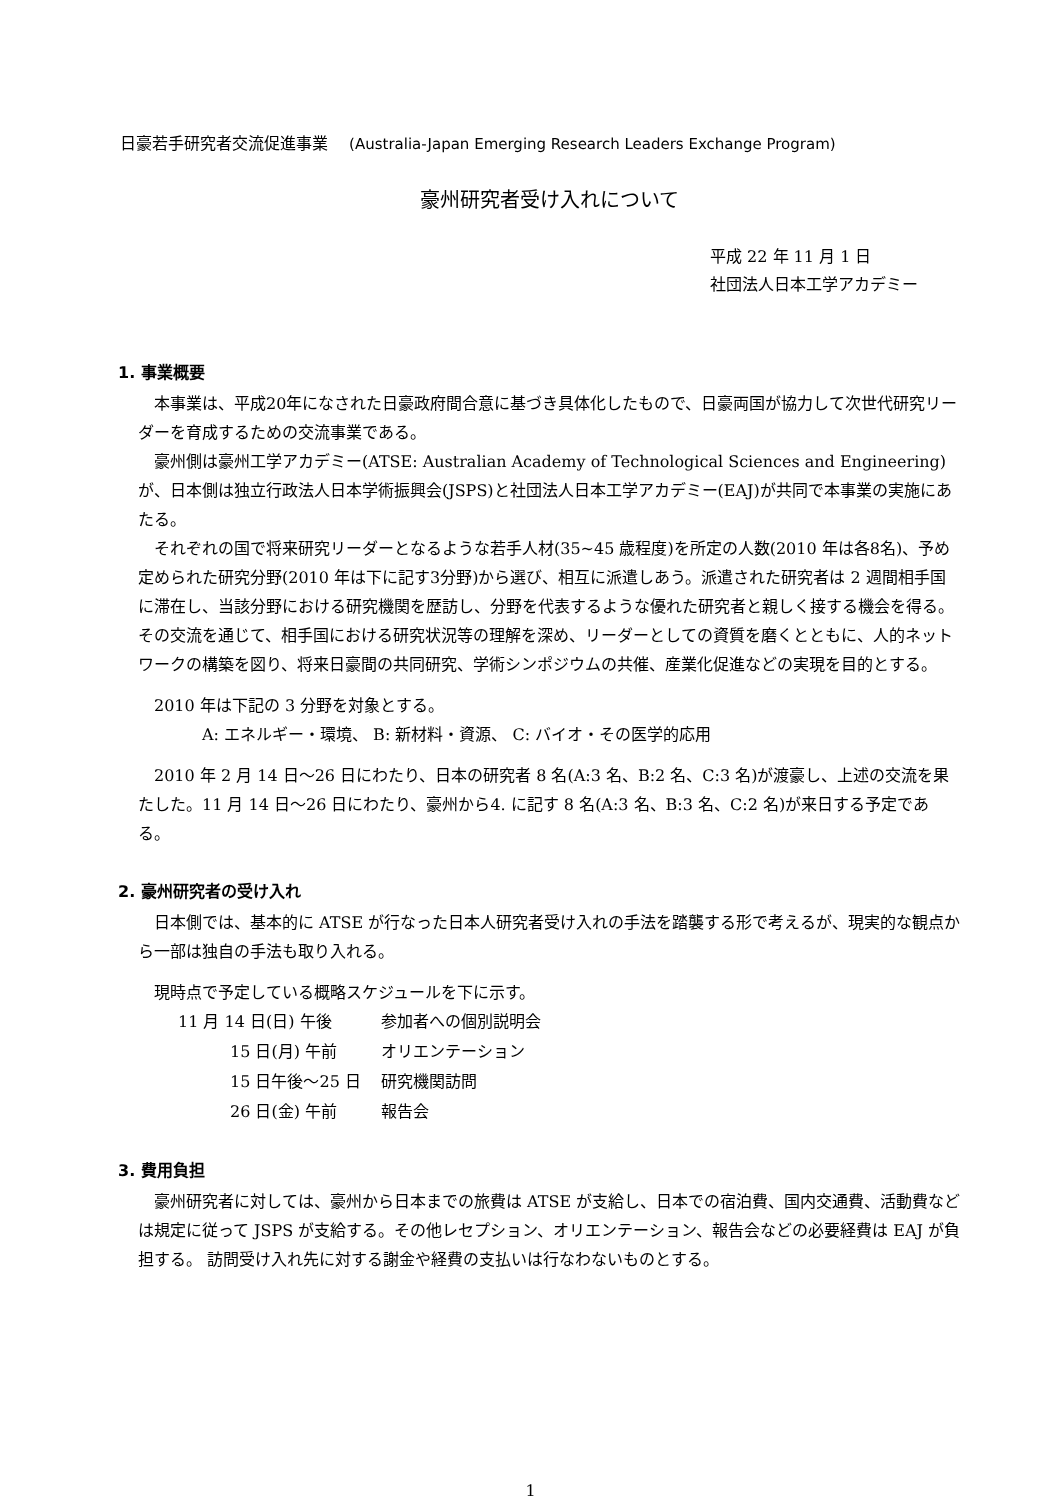日豪若手研究者交流促進事業 (Australia-Japan Emerging Research Leaders Exchange Program)
豪州研究者受け入れについて
平成 22 年 11 月 1 日
社団法人日本工学アカデミー
1. 事業概要
本事業は、平成20年になされた日豪政府間合意に基づき具体化したもので、日豪両国が協力して次世代研究リーダーを育成するための交流事業である。
豪州側は豪州工学アカデミー(ATSE: Australian Academy of Technological Sciences and Engineering)が、日本側は独立行政法人日本学術振興会(JSPS)と社団法人日本工学アカデミー(EAJ)が共同で本事業の実施にあたる。
それぞれの国で将来研究リーダーとなるような若手人材(35~45 歳程度)を所定の人数(2010 年は各8名)、予め定められた研究分野(2010 年は下に記す3分野)から選び、相互に派遣しあう。派遣された研究者は 2 週間相手国に滞在し、当該分野における研究機関を歴訪し、分野を代表するような優れた研究者と親しく接する機会を得る。その交流を通じて、相手国における研究状況等の理解を深め、リーダーとしての資質を磨くとともに、人的ネットワークの構築を図り、将来日豪間の共同研究、学術シンポジウムの共催、産業化促進などの実現を目的とする。
2010 年は下記の 3 分野を対象とする。
A: エネルギー・環境、 B: 新材料・資源、 C: バイオ・その医学的応用
2010 年 2 月 14 日～26 日にわたり、日本の研究者 8 名(A:3 名、B:2 名、C:3 名)が渡豪し、上述の交流を果たした。11 月 14 日～26 日にわたり、豪州から4. に記す 8 名(A:3 名、B:3 名、C:2 名)が来日する予定である。
2. 豪州研究者の受け入れ
日本側では、基本的に ATSE が行なった日本人研究者受け入れの手法を踏襲する形で考えるが、現実的な観点から一部は独自の手法も取り入れる。
現時点で予定している概略スケジュールを下に示す。
| 11 月 14 日(日) 午後 | 参加者への個別説明会 |
| 15 日(月) 午前 | オリエンテーション |
| 15 日午後～25 日 | 研究機関訪問 |
| 26 日(金) 午前 | 報告会 |
3. 費用負担
豪州研究者に対しては、豪州から日本までの旅費は ATSE が支給し、日本での宿泊費、国内交通費、活動費などは規定に従って JSPS が支給する。その他レセプション、オリエンテーション、報告会などの必要経費は EAJ が負担する。 訪問受け入れ先に対する謝金や経費の支払いは行なわないものとする。
1